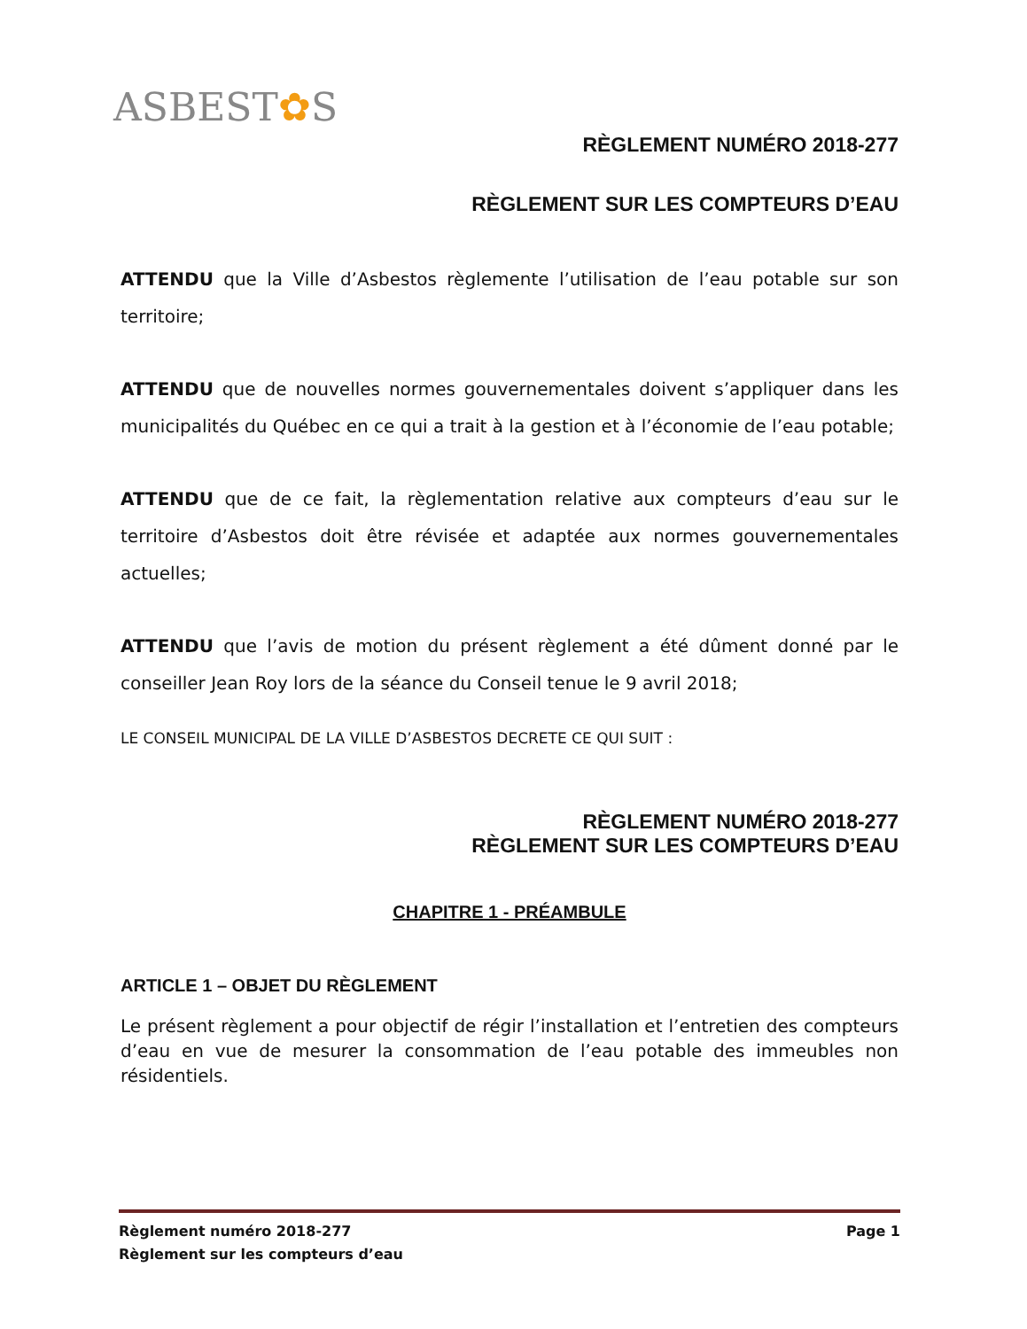ASBEST✿S
RÈGLEMENT NUMÉRO 2018-277
RÈGLEMENT SUR LES COMPTEURS D’EAU
ATTENDU que la Ville d’Asbestos règlemente l’utilisation de l’eau potable sur son territoire;
ATTENDU que de nouvelles normes gouvernementales doivent s’appliquer dans les municipalités du Québec en ce qui a trait à la gestion et à l’économie de l’eau potable;
ATTENDU que de ce fait, la règlementation relative aux compteurs d’eau sur le territoire d’Asbestos doit être révisée et adaptée aux normes gouvernementales actuelles;
ATTENDU que l’avis de motion du présent règlement a été dûment donné par le conseiller Jean Roy lors de la séance du Conseil tenue le 9 avril 2018;
LE CONSEIL MUNICIPAL DE LA VILLE D’ASBESTOS DECRETE CE QUI SUIT :
RÈGLEMENT NUMÉRO 2018-277
RÈGLEMENT SUR LES COMPTEURS D’EAU
CHAPITRE 1 - PRÉAMBULE
ARTICLE 1 – OBJET DU RÈGLEMENT
Le présent règlement a pour objectif de régir l’installation et l’entretien des compteurs d’eau en vue de mesurer la consommation de l’eau potable des immeubles non résidentiels.
Règlement numéro 2018-277 Page 1
Règlement sur les compteurs d’eau